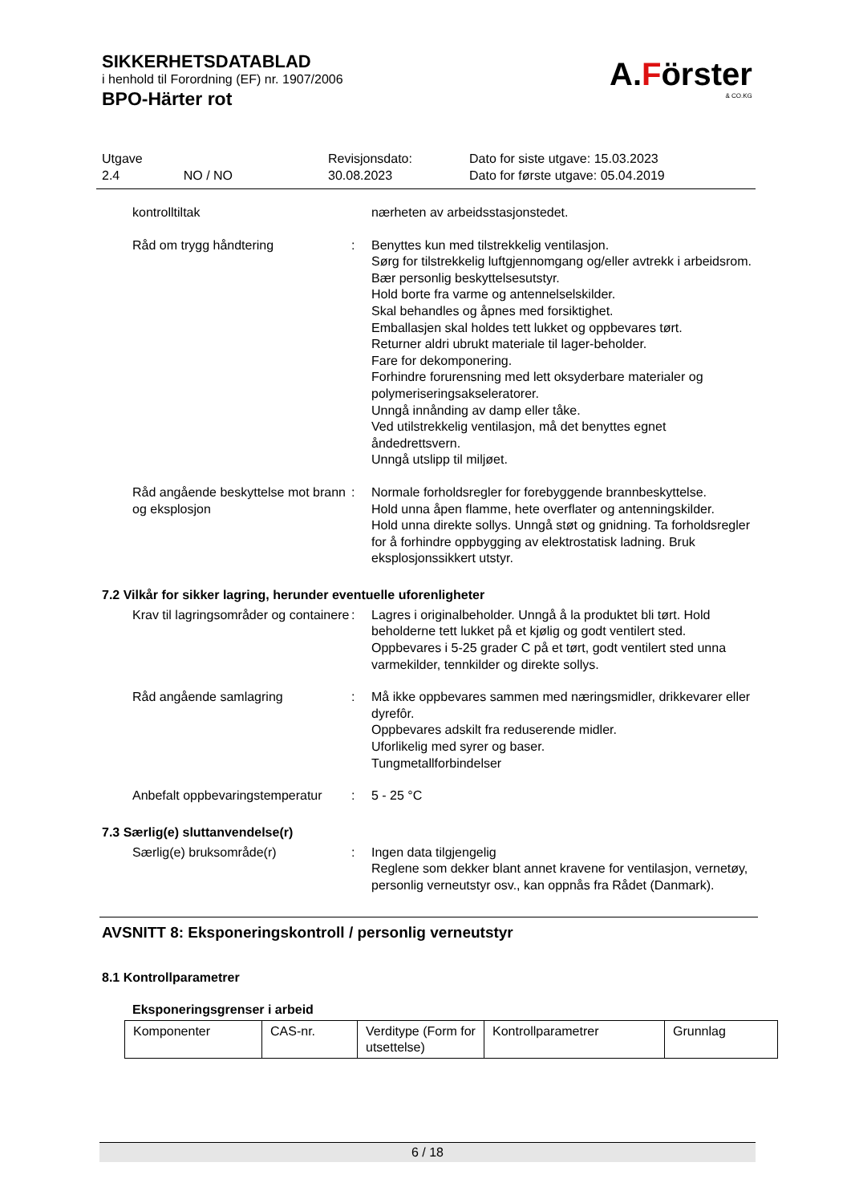SIKKERHETSDATABLAD
i henhold til Forordning (EF) nr. 1907/2006
BPO-Härter rot
A.Förster
& CO.KG
Utgave
2.4 NO / NO
Revisjonsdato:
30.08.2023
Dato for siste utgave: 15.03.2023
Dato for første utgave: 05.04.2019
kontrolltiltak
nærheten av arbeidsstasjonstedet.
Råd om trygg håndtering
:
Benyttes kun med tilstrekkelig ventilasjon.
Sørg for tilstrekkelig luftgjennomgang og/eller avtrekk i arbeidsrom.
Bær personlig beskyttelsesutstyr.
Hold borte fra varme og antennelselskilder.
Skal behandles og åpnes med forsiktighet.
Emballasjen skal holdes tett lukket og oppbevares tørt.
Returner aldri ubrukt materiale til lager-beholder.
Fare for dekomponering.
Forhindre forurensning med lett oksyderbare materialer og polymeriseringsakseleratorer.
Unngå innånding av damp eller tåke.
Ved utilstrekkelig ventilasjon, må det benyttes egnet åndedrettsvern.
Unngå utslipp til miljøet.
Råd angående beskyttelse mot brann og eksplosjon
:
Normale forholdsregler for forebyggende brannbeskyttelse.
Hold unna åpen flamme, hete overflater og antenningskilder.
Hold unna direkte sollys. Unngå støt og gnidning. Ta forholdsregler for å forhindre oppbygging av elektrostatisk ladning. Bruk eksplosjonssikkert utstyr.
7.2 Vilkår for sikker lagring, herunder eventuelle uforenligheter
Krav til lagringsområder og containere
:
Lagres i originalbeholder. Unngå å la produktet bli tørt. Hold beholderne tett lukket på et kjølig og godt ventilert sted.
Oppbevares i 5-25 grader C på et tørt, godt ventilert sted unna varmekilder, tennkilder og direkte sollys.
Råd angående samlagring
:
Må ikke oppbevares sammen med næringsmidler, drikkevarer eller dyrefôr.
Oppbevares adskilt fra reduserende midler.
Uforlikelig med syrer og baser.
Tungmetallforbindelser
Anbefalt oppbevaringstemperatur
:
5 - 25 °C
7.3 Særlig(e) sluttanvendelse(r)
Særlig(e) bruksområde(r)
:
Ingen data tilgjengelig
Reglene som dekker blant annet kravene for ventilasjon, vernetøy, personlig verneutstyr osv., kan oppnås fra Rådet (Danmark).
AVSNITT 8: Eksponeringskontroll / personlig verneutstyr
8.1 Kontrollparametrer
Eksponeringsgrenser i arbeid
| Komponenter | CAS-nr. | Verditype (Form for utsettelse) | Kontrollparametrer | Grunnlag |
6 / 18